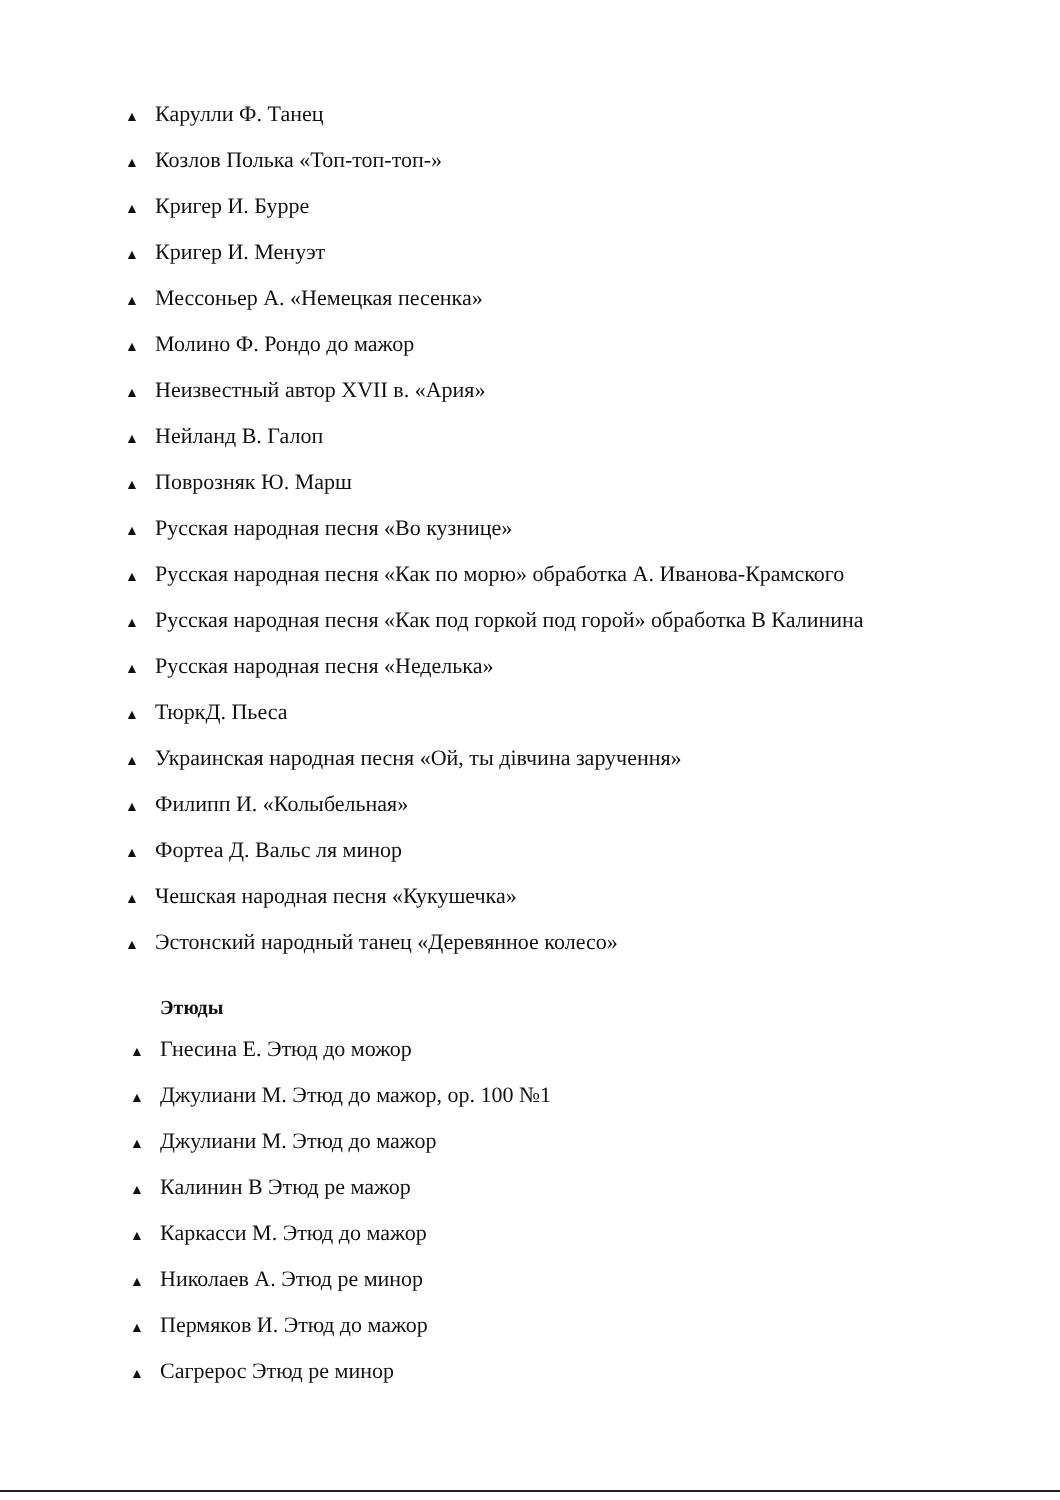▲ Карулли Ф. Танец
▲ Козлов Полька «Топ-топ-топ-»
▲ Кригер И. Бурре
▲ Кригер И. Менуэт
▲ Мессоньер А. «Немецкая песенка»
▲ Молино Ф. Рондо до мажор
▲ Неизвестный автор XVII в. «Ария»
▲ Нейланд В. Галоп
▲ Поврозняк Ю. Марш
▲ Русская народная песня «Во кузнице»
▲ Русская народная песня «Как по морю» обработка А. Иванова-Крамского
▲ Русская народная песня «Как под горкой под горой» обработка В Калинина
▲ Русская народная песня «Неделька»
▲ ТюркД. Пьеса
▲ Украинская народная песня «Ой, ты дівчина заручення»
▲ Филипп И. «Колыбельная»
▲ Фортеа Д. Вальс ля минор
▲ Чешская народная песня «Кукушечка»
▲ Эстонский народный танец «Деревянное колесо»
Этюды
▲ Гнесина Е. Этюд до можор
▲ Джулиани М. Этюд до мажор, ор. 100 №1
▲ Джулиани М. Этюд до мажор
▲ Калинин В Этюд ре мажор
▲ Каркасси М. Этюд до мажор
▲ Николаев А. Этюд ре минор
▲ Пермяков И. Этюд до мажор
▲ Сагрерос Этюд ре минор